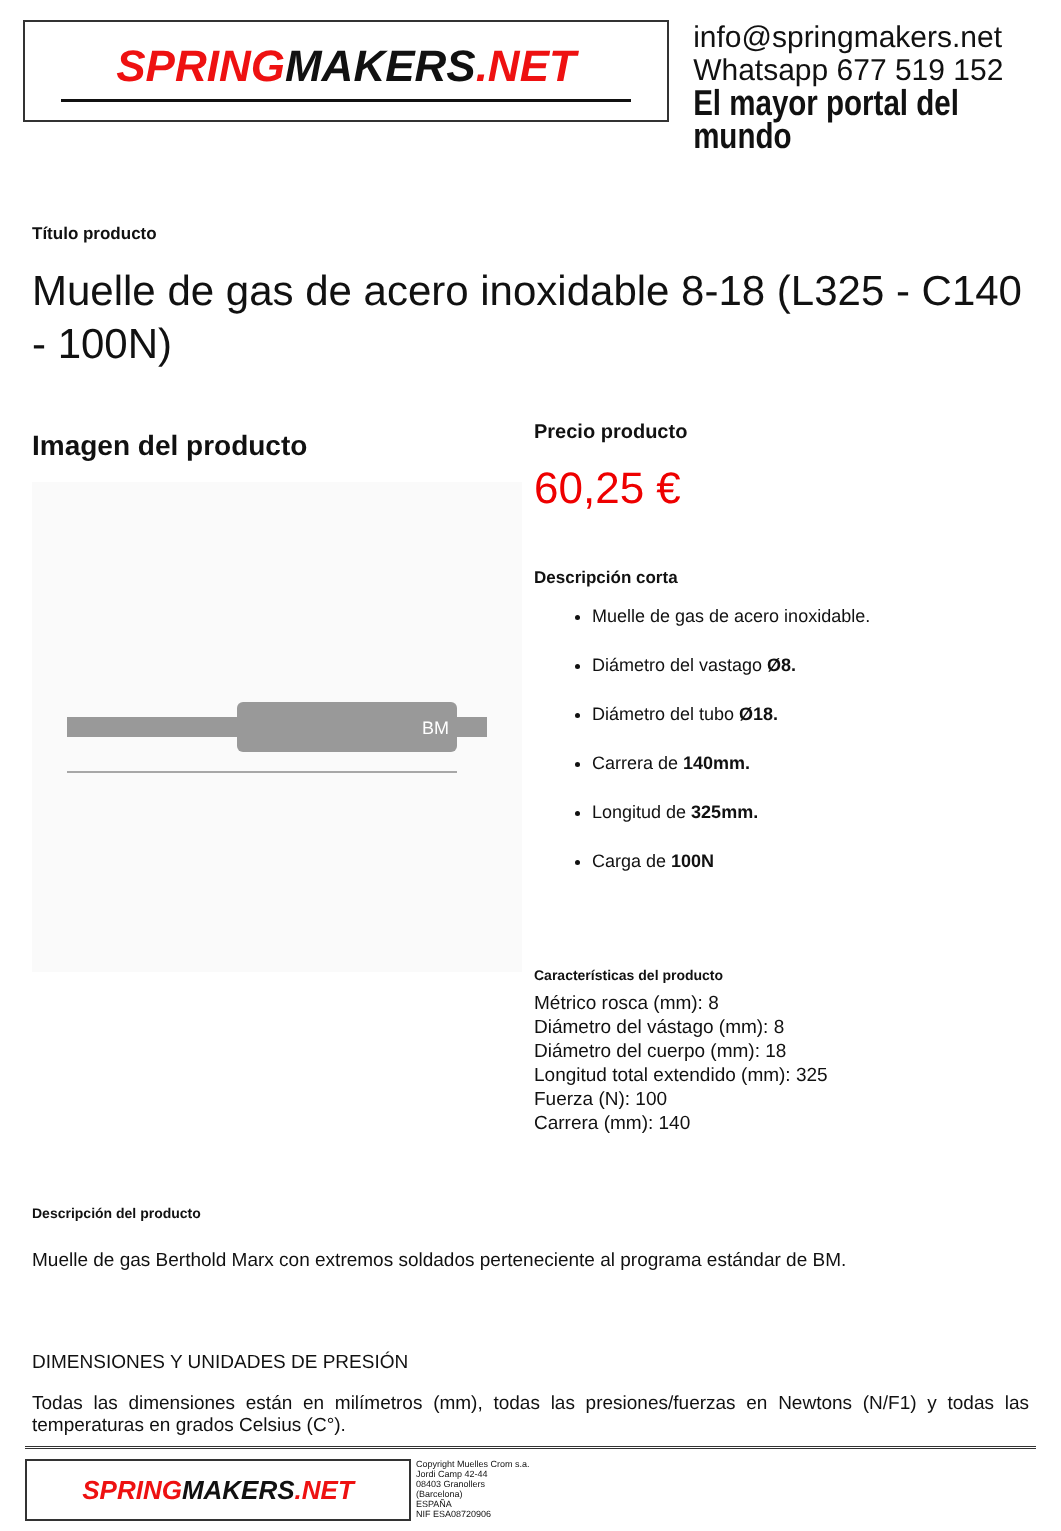SPRINGMAKERS.NET
info@springmakers.net
Whatsapp 677 519 152
El mayor portal del mundo
Título producto
Muelle de gas de acero inoxidable 8-18 (L325 - C140 - 100N)
Imagen del producto
BM
Precio producto
60,25 €
Descripción corta
Muelle de gas de acero inoxidable.
Diámetro del vastago Ø8.
Diámetro del tubo Ø18.
Carrera de 140mm.
Longitud de 325mm.
Carga de 100N
Características del producto
Métrico rosca (mm): 8
Diámetro del vástago (mm): 8
Diámetro del cuerpo (mm): 18
Longitud total extendido (mm): 325
Fuerza (N): 100
Carrera (mm): 140
Descripción del producto
Muelle de gas Berthold Marx con extremos soldados perteneciente al programa estándar de BM.
DIMENSIONES Y UNIDADES DE PRESIÓN
Todas las dimensiones están en milímetros (mm), todas las presiones/fuerzas en Newtons (N/F1) y todas las temperaturas en grados Celsius (C°).
SPRINGMAKERS.NET
Copyright Muelles Crom s.a.
Jordi Camp 42-44
08403 Granollers
(Barcelona)
ESPAÑA
NIF ESA08720906